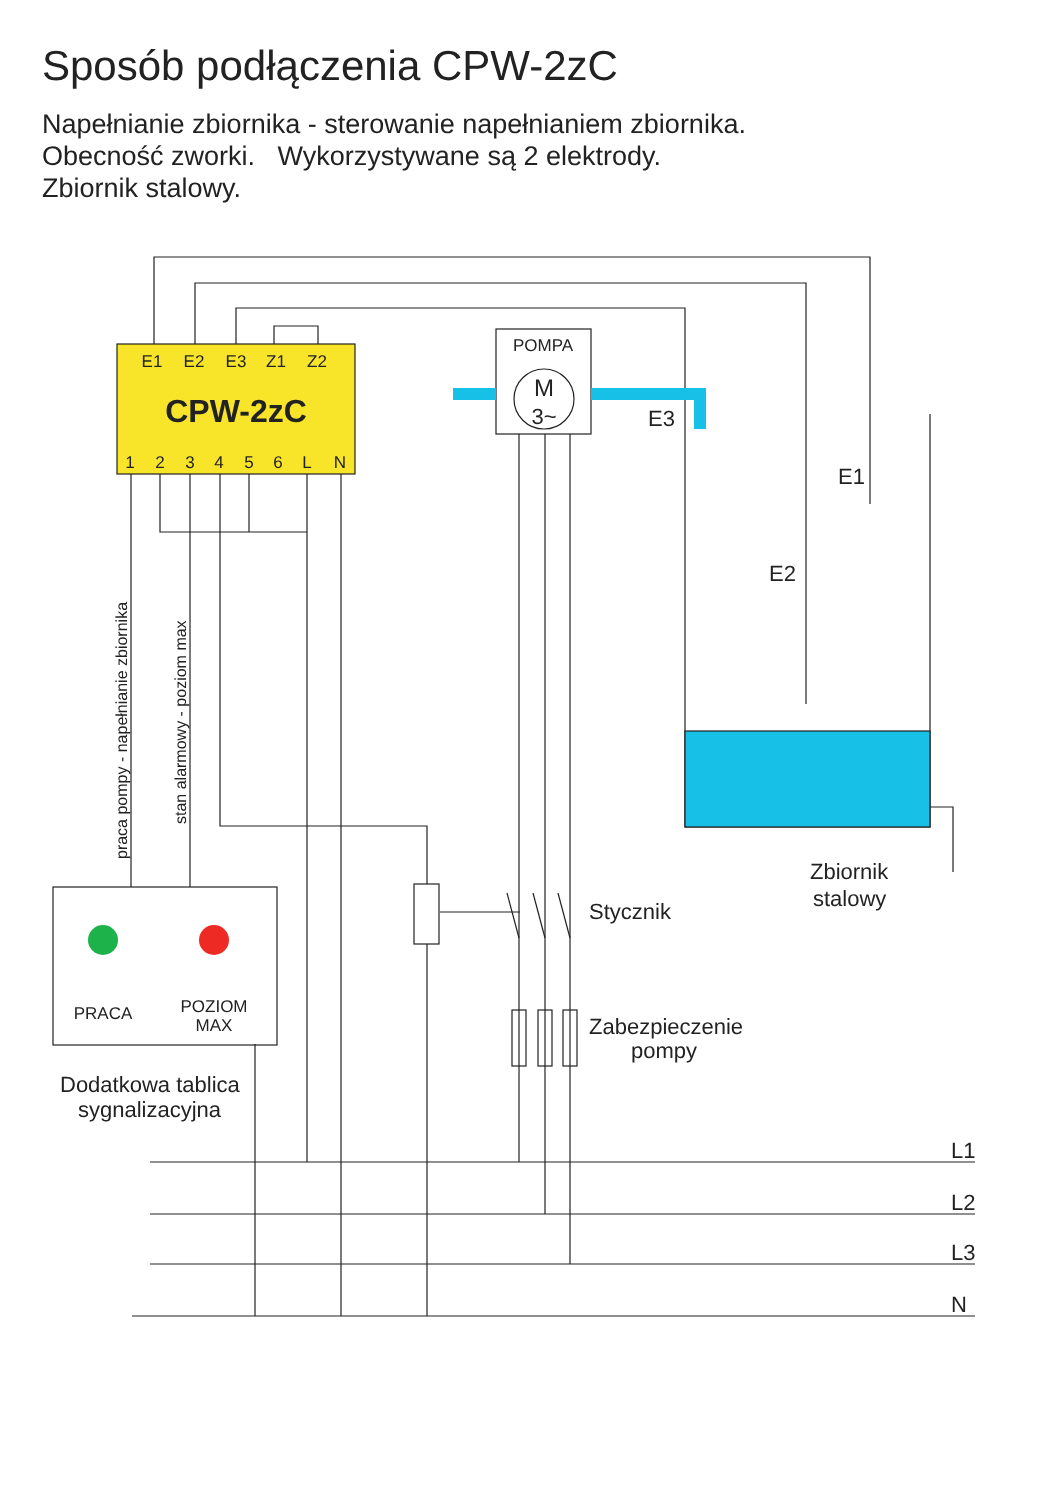Sposób podłączenia CPW-2zC
Napełnianie zbiornika - sterowanie napełnianiem zbiornika.
Obecność zworki. Wykorzystywane są 2 elektrody.
Zbiornik stalowy.
E1
E2
E3
Z1
Z2
1
2
3
4
5
6
L
N
POMPA
PRACA
POZIOM
MAX
CPW-2zC
M
3~
E3
E1
E2
Stycznik
Zabezpieczenie
pompy
Zbiornik
stalowy
Dodatkowa tablica
sygnalizacyjna
L1
L2
L3
N
praca pompy - napełnianie zbiornika
stan alarmowy - poziom max